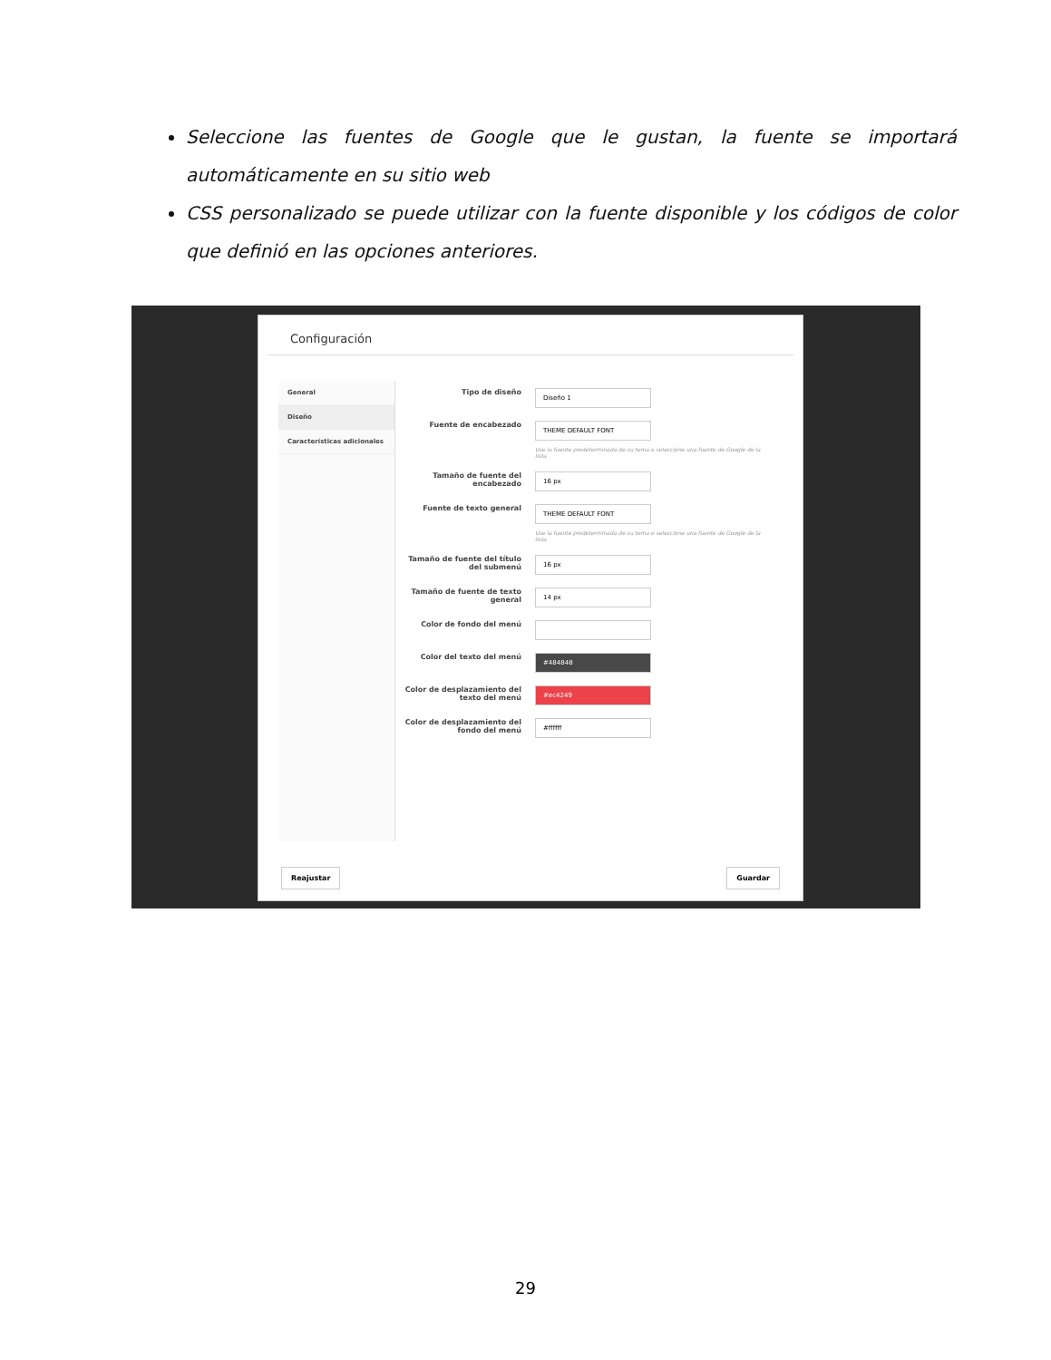Seleccione las fuentes de Google que le gustan, la fuente se importará automáticamente en su sitio web
CSS personalizado se puede utilizar con la fuente disponible y los códigos de color que definió en las opciones anteriores.
Configuración
General
Diseño
Características adicionales
Tipo de diseño
Diseño 1
Fuente de encabezado
THEME DEFAULT FONT
Use la fuente predeterminada de su tema o seleccione una fuente de Google de la lista
Tamaño de fuente del encabezado
16 px
Fuente de texto general
THEME DEFAULT FONT
Use la fuente predeterminada de su tema o seleccione una fuente de Google de la lista
Tamaño de fuente del título del submenú
16 px
Tamaño de fuente de texto general
14 px
Color de fondo del menú
Color del texto del menú
#484848
Color de desplazamiento del texto del menú
#ec4249
Color de desplazamiento del fondo del menú
#ffffff
Reajustar Guardar
29